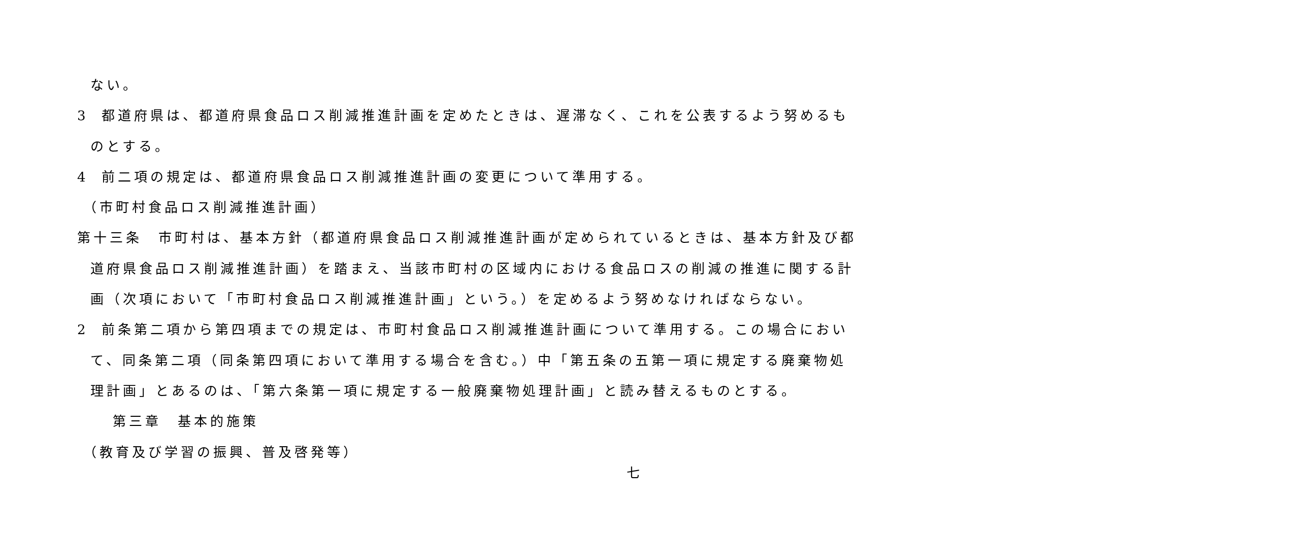ない。
3 都道府県は、都道府県食品ロス削減推進計画を定めたときは、遅滞なく、これを公表するよう努めるも
のとする。
4 前二項の規定は、都道府県食品ロス削減推進計画の変更について準用する。
（市町村食品ロス削減推進計画）
第十三条　市町村は、基本方針（都道府県食品ロス削減推進計画が定められているときは、基本方針及び都
道府県食品ロス削減推進計画）を踏まえ、当該市町村の区域内における食品ロスの削減の推進に関する計
画（次項において「市町村食品ロス削減推進計画」という。）を定めるよう努めなければならない。
2 前条第二項から第四項までの規定は、市町村食品ロス削減推進計画について準用する。この場合におい
て、同条第二項（同条第四項において準用する場合を含む。）中「第五条の五第一項に規定する廃棄物処
理計画」とあるのは、「第六条第一項に規定する一般廃棄物処理計画」と読み替えるものとする。
第三章　基本的施策
（教育及び学習の振興、普及啓発等）
七